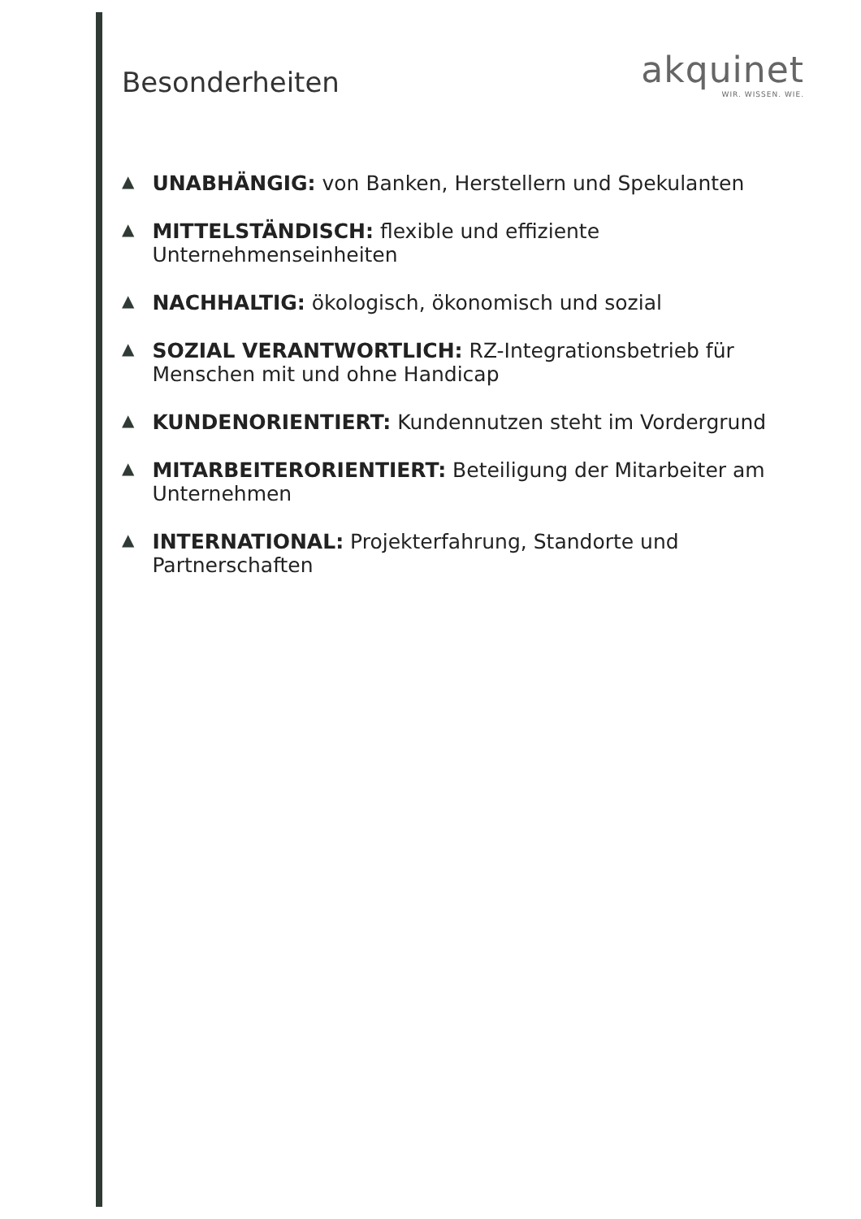Besonderheiten
akquinet
WIR. WISSEN. WIE.
▲ UNABHÄNGIG: von Banken, Herstellern und Spekulanten
▲ MITTELSTÄNDISCH: flexible und effiziente Unternehmenseinheiten
▲ NACHHALTIG: ökologisch, ökonomisch und sozial
▲ SOZIAL VERANTWORTLICH: RZ-Integrationsbetrieb für Menschen mit und ohne Handicap
▲ KUNDENORIENTIERT: Kundennutzen steht im Vordergrund
▲ MITARBEITERORIENTIERT: Beteiligung der Mitarbeiter am Unternehmen
▲ INTERNATIONAL: Projekterfahrung, Standorte und Partnerschaften